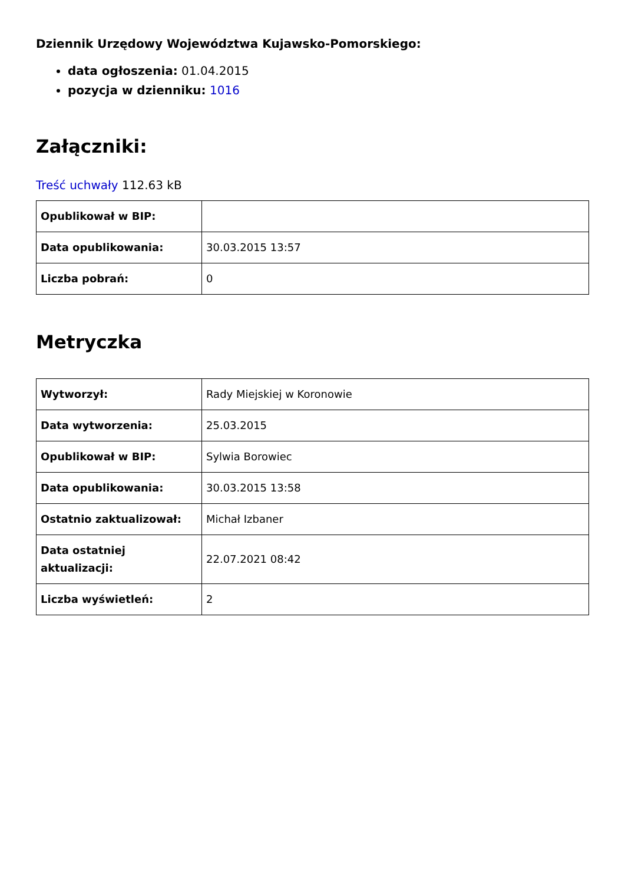Dziennik Urzędowy Województwa Kujawsko-Pomorskiego:
data ogłoszenia: 01.04.2015
pozycja w dzienniku: 1016
Załączniki:
Treść uchwały 112.63 kB
| Opublikował w BIP: | |
| Data opublikowania: | 30.03.2015 13:57 |
| Liczba pobrań: | 0 |
Metryczka
| Wytworzył: | Rady Miejskiej w Koronowie |
| Data wytworzenia: | 25.03.2015 |
| Opublikował w BIP: | Sylwia Borowiec |
| Data opublikowania: | 30.03.2015 13:58 |
| Ostatnio zaktualizował: | Michał Izbaner |
| Data ostatniej aktualizacji: | 22.07.2021 08:42 |
| Liczba wyświetleń: | 2 |